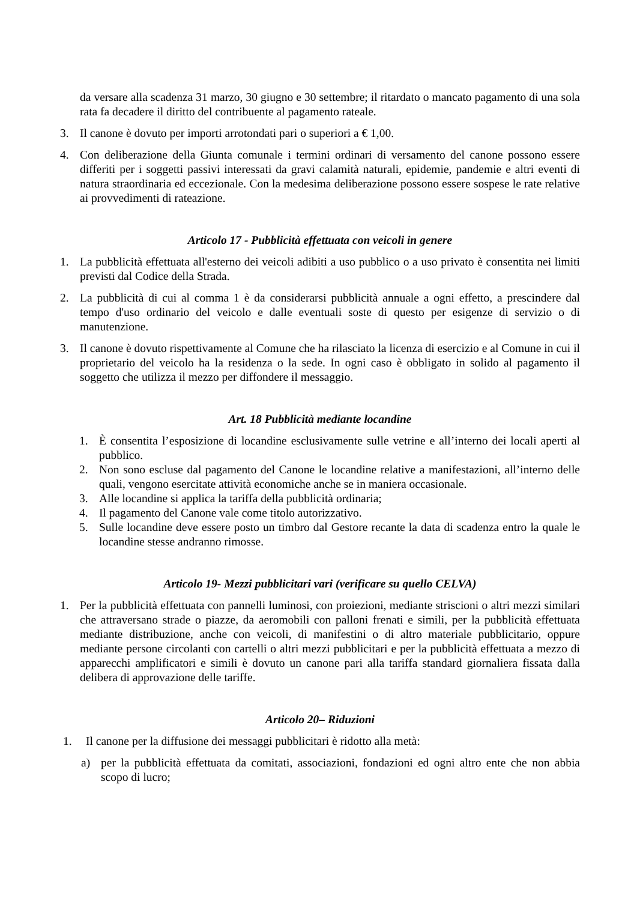da versare alla scadenza 31 marzo, 30 giugno e 30 settembre; il ritardato o mancato pagamento di una sola rata fa decadere il diritto del contribuente al pagamento rateale.
3. Il canone è dovuto per importi arrotondati pari o superiori a € 1,00.
4. Con deliberazione della Giunta comunale i termini ordinari di versamento del canone possono essere differiti per i soggetti passivi interessati da gravi calamità naturali, epidemie, pandemie e altri eventi di natura straordinaria ed eccezionale. Con la medesima deliberazione possono essere sospese le rate relative ai provvedimenti di rateazione.
Articolo 17 - Pubblicità effettuata con veicoli in genere
1. La pubblicità effettuata all'esterno dei veicoli adibiti a uso pubblico o a uso privato è consentita nei limiti previsti dal Codice della Strada.
2. La pubblicità di cui al comma 1 è da considerarsi pubblicità annuale a ogni effetto, a prescindere dal tempo d'uso ordinario del veicolo e dalle eventuali soste di questo per esigenze di servizio o di manutenzione.
3. Il canone è dovuto rispettivamente al Comune che ha rilasciato la licenza di esercizio e al Comune in cui il proprietario del veicolo ha la residenza o la sede. In ogni caso è obbligato in solido al pagamento il soggetto che utilizza il mezzo per diffondere il messaggio.
Art. 18 Pubblicità mediante locandine
1. È consentita l’esposizione di locandine esclusivamente sulle vetrine e all’interno dei locali aperti al pubblico.
2. Non sono escluse dal pagamento del Canone le locandine relative a manifestazioni, all’interno delle quali, vengono esercitate attività economiche anche se in maniera occasionale.
3. Alle locandine si applica la tariffa della pubblicità ordinaria;
4. Il pagamento del Canone vale come titolo autorizzativo.
5. Sulle locandine deve essere posto un timbro dal Gestore recante la data di scadenza entro la quale le locandine stesse andranno rimosse.
Articolo 19- Mezzi pubblicitari vari (verificare su quello CELVA)
1. Per la pubblicità effettuata con pannelli luminosi, con proiezioni, mediante striscioni o altri mezzi similari che attraversano strade o piazze, da aeromobili con palloni frenati e simili, per la pubblicità effettuata mediante distribuzione, anche con veicoli, di manifestini o di altro materiale pubblicitario, oppure mediante persone circolanti con cartelli o altri mezzi pubblicitari e per la pubblicità effettuata a mezzo di apparecchi amplificatori e simili è dovuto un canone pari alla tariffa standard giornaliera fissata dalla delibera di approvazione delle tariffe.
Articolo 20– Riduzioni
1. Il canone per la diffusione dei messaggi pubblicitari è ridotto alla metà:
a) per la pubblicità effettuata da comitati, associazioni, fondazioni ed ogni altro ente che non abbia scopo di lucro;